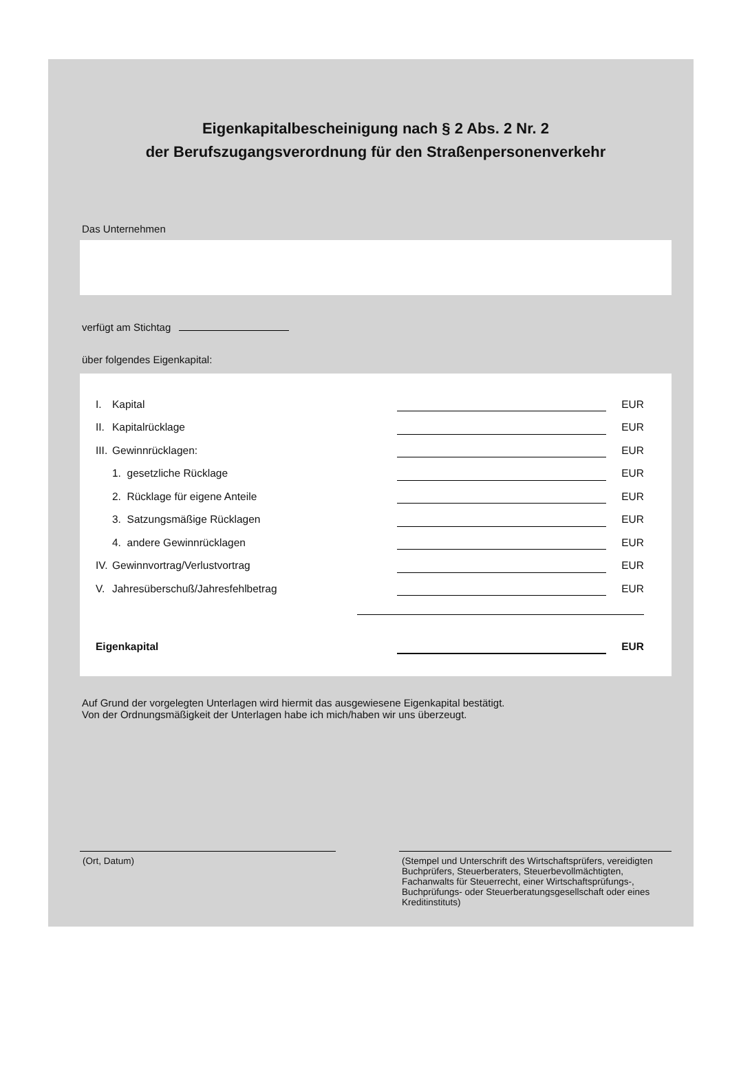Eigenkapitalbescheinigung nach § 2 Abs. 2 Nr. 2
der Berufszugangsverordnung für den Straßenpersonenverkehr
Das Unternehmen
verfügt am Stichtag
über folgendes Eigenkapital:
| I. | Kapital | | EUR |
| II. | Kapitalrücklage | | EUR |
| III. | Gewinnrücklagen: | | EUR |
| | 1. gesetzliche Rücklage | | EUR |
| | 2. Rücklage für eigene Anteile | | EUR |
| | 3. Satzungsmäßige Rücklagen | | EUR |
| | 4. andere Gewinnrücklagen | | EUR |
| IV. | Gewinnvortrag/Verlustvortrag | | EUR |
| V. | Jahresüberschuß/Jahresfehlbetrag | | EUR |
| Eigenkapital | | EUR |
Auf Grund der vorgelegten Unterlagen wird hiermit das ausgewiesene Eigenkapital bestätigt.
Von der Ordnungsmäßigkeit der Unterlagen habe ich mich/haben wir uns überzeugt.
(Ort, Datum) (Stempel und Unterschrift des Wirtschaftsprüfers, vereidigten Buchprüfers, Steuerberaters, Steuerbevollmächtigten, Fachanwalts für Steuerrecht, einer Wirtschaftsprüfungs-, Buchprüfungs- oder Steuerberatungsgesellschaft oder eines Kreditinstituts)